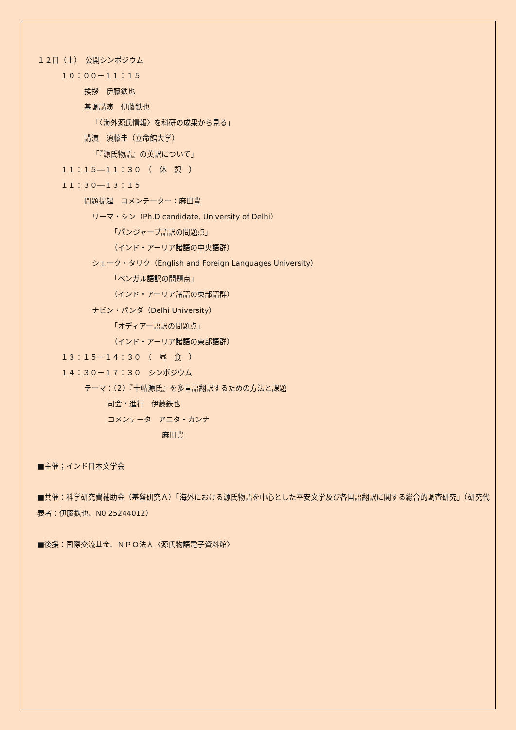１２日（土）　公開シンポジウム
１０：００－１１：１５
挨拶　伊藤鉄也
基調講演　伊藤鉄也
「〈海外源氏情報〉を科研の成果から見る」
講演　須藤圭（立命館大学）
「『源氏物語』の英訳について」
１１：１５―１１：３０　（　休　憩　）
１１：３０―１３：１５
問題提起　コメンテーター：麻田豊
リーマ・シン（Ph.D candidate, University of Delhi）
「パンジャーブ語訳の問題点」
（インド・アーリア諸語の中央語群）
シェーク・タリク（English and Foreign Languages University）
「ベンガル語訳の問題点」
（インド・アーリア諸語の東部語群）
ナビン・パンダ（Delhi University）
「オディアー語訳の問題点」
（インド・アーリア諸語の東部語群）
１３：１５－１４：３０　（　昼　食　）
１４：３０－１７：３０　シンポジウム
テーマ：（2）『十帖源氏』を多言語翻訳するための方法と課題
司会・進行　伊藤鉄也
コメンテータ　アニタ・カンナ
麻田豊
■主催；インド日本文学会
■共催：科学研究費補助金（基盤研究Ａ）「海外における源氏物語を中心とした平安文学及び各国語翻訳に関する総合的調査研究」（研究代表者：伊藤鉄也、N0.25244012）
■後援：国際交流基金、ＮＰＯ法人〈源氏物語電子資料館〉